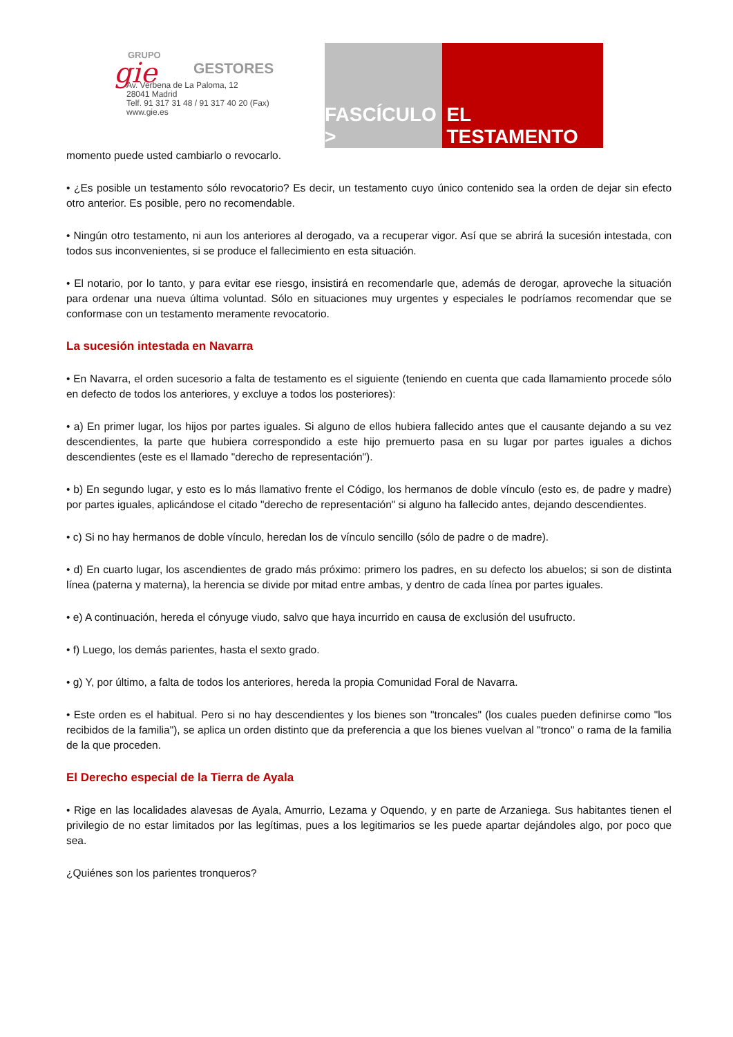GRUPO
gie
GESTORES
Av. Verbena de La Paloma, 12
28041 Madrid
Telf. 91 317 31 48 / 91 317 40 20 (Fax)
www.gie.es
FASCÍCULO >
EL TESTAMENTO
momento puede usted cambiarlo o revocarlo.
• ¿Es posible un testamento sólo revocatorio? Es decir, un testamento cuyo único contenido sea la orden de dejar sin efecto otro anterior. Es posible, pero no recomendable.
• Ningún otro testamento, ni aun los anteriores al derogado, va a recuperar vigor. Así que se abrirá la sucesión intestada, con todos sus inconvenientes, si se produce el fallecimiento en esta situación.
• El notario, por lo tanto, y para evitar ese riesgo, insistirá en recomendarle que, además de derogar, aproveche la situación para ordenar una nueva última voluntad. Sólo en situaciones muy urgentes y especiales le podríamos recomendar que se conformase con un testamento meramente revocatorio.
La sucesión intestada en Navarra
• En Navarra, el orden sucesorio a falta de testamento es el siguiente (teniendo en cuenta que cada llamamiento procede sólo en defecto de todos los anteriores, y excluye a todos los posteriores):
• a) En primer lugar, los hijos por partes iguales. Si alguno de ellos hubiera fallecido antes que el causante dejando a su vez descendientes, la parte que hubiera correspondido a este hijo premuerto pasa en su lugar por partes iguales a dichos descendientes (este es el llamado "derecho de representación").
• b) En segundo lugar, y esto es lo más llamativo frente el Código, los hermanos de doble vínculo (esto es, de padre y madre) por partes iguales, aplicándose el citado "derecho de representación" si alguno ha fallecido antes, dejando descendientes.
• c) Si no hay hermanos de doble vínculo, heredan los de vínculo sencillo (sólo de padre o de madre).
• d) En cuarto lugar, los ascendientes de grado más próximo: primero los padres, en su defecto los abuelos; si son de distinta línea (paterna y materna), la herencia se divide por mitad entre ambas, y dentro de cada línea por partes iguales.
• e) A continuación, hereda el cónyuge viudo, salvo que haya incurrido en causa de exclusión del usufructo.
• f) Luego, los demás parientes, hasta el sexto grado.
• g) Y, por último, a falta de todos los anteriores, hereda la propia Comunidad Foral de Navarra.
• Este orden es el habitual. Pero si no hay descendientes y los bienes son "troncales" (los cuales pueden definirse como "los recibidos de la familia"), se aplica un orden distinto que da preferencia a que los bienes vuelvan al "tronco" o rama de la familia de la que proceden.
El Derecho especial de la Tierra de Ayala
• Rige en las localidades alavesas de Ayala, Amurrio, Lezama y Oquendo, y en parte de Arzaniega. Sus habitantes tienen el privilegio de no estar limitados por las legítimas, pues a los legitimarios se les puede apartar dejándoles algo, por poco que sea.
¿Quiénes son los parientes tronqueros?